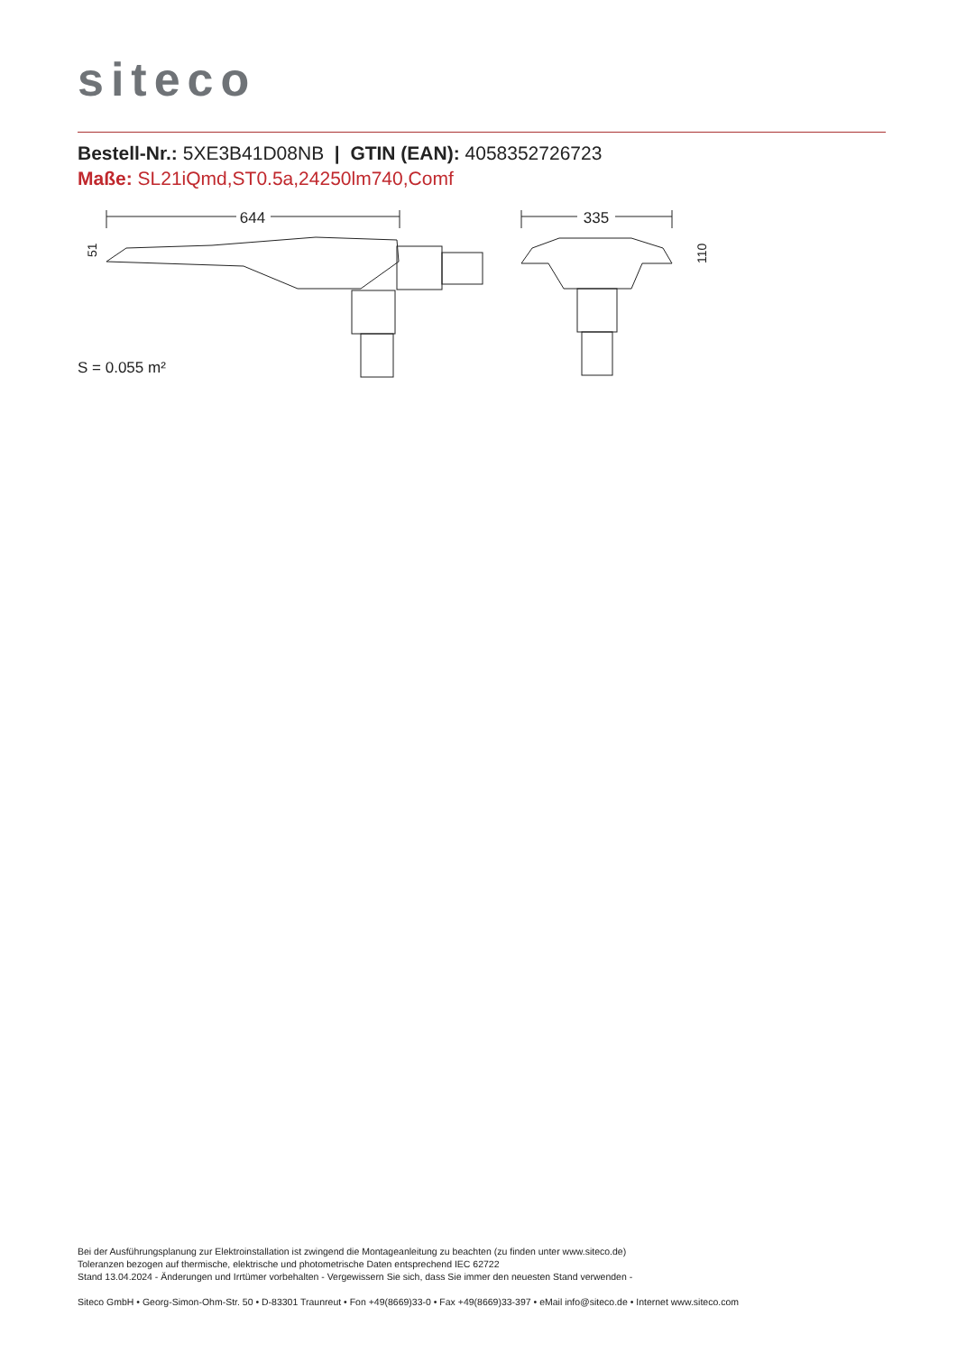siteco
Bestell-Nr.: 5XE3B41D08NB | GTIN (EAN): 4058352726723
Maße: SL21iQmd,ST0.5a,24250lm740,Comf
644
335
51
110
S = 0.055 m²
Bei der Ausführungsplanung zur Elektroinstallation ist zwingend die Montageanleitung zu beachten (zu finden unter www.siteco.de)
Toleranzen bezogen auf thermische, elektrische und photometrische Daten entsprechend IEC 62722
Stand 13.04.2024 - Änderungen und Irrtümer vorbehalten - Vergewissern Sie sich, dass Sie immer den neuesten Stand verwenden -
Siteco GmbH • Georg-Simon-Ohm-Str. 50 • D-83301 Traunreut • Fon +49(8669)33-0 • Fax +49(8669)33-397 • eMail info@siteco.de • Internet www.siteco.com